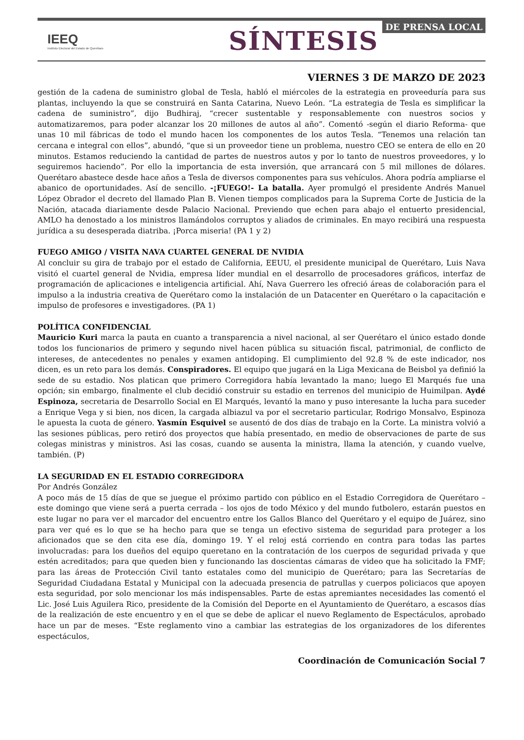IEEQ
Instituto Electoral del Estado de Querétaro
SÍNTESIS
DE PRENSA LOCAL
VIERNES 3 DE MARZO DE 2023
gestión de la cadena de suministro global de Tesla, habló el miércoles de la estrategia en proveeduría para sus plantas, incluyendo la que se construirá en Santa Catarina, Nuevo León. “La estrategia de Tesla es simplificar la cadena de suministro”, dijo Budhiraj, “crecer sustentable y responsablemente con nuestros socios y automatizaremos, para poder alcanzar los 20 millones de autos al año”. Comentó -según el diario Reforma- que unas 10 mil fábricas de todo el mundo hacen los componentes de los autos Tesla. “Tenemos una relación tan cercana e integral con ellos”, abundó, “que si un proveedor tiene un problema, nuestro CEO se entera de ello en 20 minutos. Estamos reduciendo la cantidad de partes de nuestros autos y por lo tanto de nuestros proveedores, y lo seguiremos haciendo”. Por ello la importancia de esta inversión, que arrancará con 5 mil millones de dólares. Querétaro abastece desde hace años a Tesla de diversos componentes para sus vehículos. Ahora podría ampliarse el abanico de oportunidades. Así de sencillo. -¡FUEGO!- La batalla. Ayer promulgó el presidente Andrés Manuel López Obrador el decreto del llamado Plan B. Vienen tiempos complicados para la Suprema Corte de Justicia de la Nación, atacada diariamente desde Palacio Nacional. Previendo que echen para abajo el entuerto presidencial, AMLO ha denostado a los ministros llamándolos corruptos y aliados de criminales. En mayo recibirá una respuesta jurídica a su desesperada diatriba. ¡Porca miseria! (PA 1 y 2)
FUEGO AMIGO / VISITA NAVA CUARTEL GENERAL DE NVIDIA
Al concluir su gira de trabajo por el estado de California, EEUU, el presidente municipal de Querétaro, Luis Nava visitó el cuartel general de Nvidia, empresa líder mundial en el desarrollo de procesadores gráficos, interfaz de programación de aplicaciones e inteligencia artificial. Ahí, Nava Guerrero les ofreció áreas de colaboración para el impulso a la industria creativa de Querétaro como la instalación de un Datacenter en Querétaro o la capacitación e impulso de profesores e investigadores. (PA 1)
POLÍTICA CONFIDENCIAL
Mauricio Kuri marca la pauta en cuanto a transparencia a nivel nacional, al ser Querétaro el único estado donde todos los funcionarios de primero y segundo nivel hacen pública su situación fiscal, patrimonial, de conflicto de intereses, de antecedentes no penales y examen antidoping. El cumplimiento del 92.8 % de este indicador, nos dicen, es un reto para los demás. Conspiradores. El equipo que jugará en la Liga Mexicana de Beisbol ya definió la sede de su estadio. Nos platican que primero Corregidora había levantado la mano; luego El Marqués fue una opción; sin embargo, finalmente el club decidió construir su estadio en terrenos del municipio de Huimilpan. Aydé Espinoza, secretaria de Desarrollo Social en El Marqués, levantó la mano y puso interesante la lucha para suceder a Enrique Vega y si bien, nos dicen, la cargada albiazul va por el secretario particular, Rodrigo Monsalvo, Espinoza le apuesta la cuota de género. Yasmín Esquivel se ausentó de dos días de trabajo en la Corte. La ministra volvió a las sesiones públicas, pero retiró dos proyectos que había presentado, en medio de observaciones de parte de sus colegas ministras y ministros. Asi las cosas, cuando se ausenta la ministra, llama la atención, y cuando vuelve, también. (P)
LA SEGURIDAD EN EL ESTADIO CORREGIDORA
Por Andrés González
A poco más de 15 días de que se juegue el próximo partido con público en el Estadio Corregidora de Querétaro – este domingo que viene será a puerta cerrada – los ojos de todo México y del mundo futbolero, estarán puestos en este lugar no para ver el marcador del encuentro entre los Gallos Blanco del Querétaro y el equipo de Juárez, sino para ver qué es lo que se ha hecho para que se tenga un efectivo sistema de seguridad para proteger a los aficionados que se den cita ese día, domingo 19. Y el reloj está corriendo en contra para todas las partes involucradas: para los dueños del equipo queretano en la contratación de los cuerpos de seguridad privada y que estén acreditados; para que queden bien y funcionando las doscientas cámaras de video que ha solicitado la FMF; para las áreas de Protección Civil tanto estatales como del municipio de Querétaro; para las Secretarías de Seguridad Ciudadana Estatal y Municipal con la adecuada presencia de patrullas y cuerpos policiacos que apoyen esta seguridad, por solo mencionar los más indispensables. Parte de estas apremiantes necesidades las comentó el Lic. José Luis Aguilera Rico, presidente de la Comisión del Deporte en el Ayuntamiento de Querétaro, a escasos días de la realización de este encuentro y en el que se debe de aplicar el nuevo Reglamento de Espectáculos, aprobado hace un par de meses. “Este reglamento vino a cambiar las estrategias de los organizadores de los diferentes espectáculos,
Coordinación de Comunicación Social 7